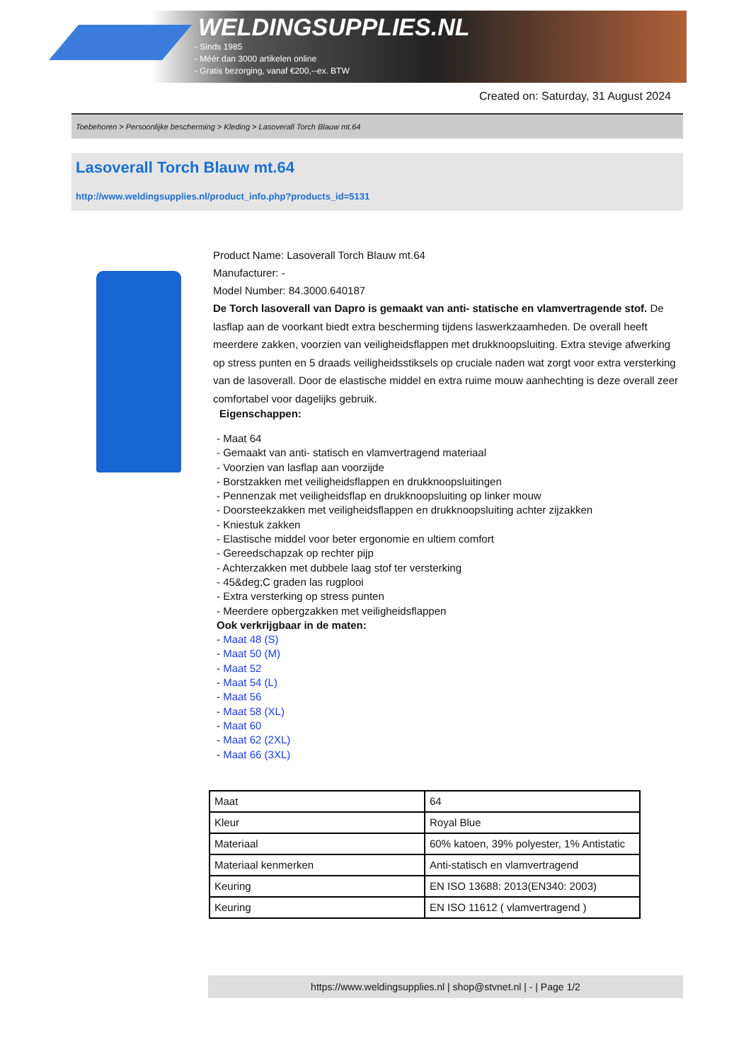WELDINGSUPPLIES.NL
- Sinds 1985
- Méér dan 3000 artikelen online
- Gratis bezorging, vanaf €200,--ex. BTW
Created on: Saturday, 31 August 2024
Toebehoren > Persoonlijke bescherming > Kleding > Lasoverall Torch Blauw mt.64
Lasoverall Torch Blauw mt.64
http://www.weldingsupplies.nl/product_info.php?products_id=5131
Product Name: Lasoverall Torch Blauw mt.64
Manufacturer: -
Model Number: 84.3000.640187
De Torch lasoverall van Dapro is gemaakt van anti- statische en vlamvertragende stof. De lasflap aan de voorkant biedt extra bescherming tijdens laswerkzaamheden. De overall heeft meerdere zakken, voorzien van veiligheidsflappen met drukknoopsluiting. Extra stevige afwerking op stress punten en 5 draads veiligheidsstiksels op cruciale naden wat zorgt voor extra versterking van de lasoverall. Door de elastische middel en extra ruime mouw aanhechting is deze overall zeer comfortabel voor dagelijks gebruik.
Eigenschappen:
- Maat 64
- Gemaakt van anti- statisch en vlamvertragend materiaal
- Voorzien van lasflap aan voorzijde
- Borstzakken met veiligheidsflappen en drukknoopsluitingen
- Pennenzak met veiligheidsflap en drukknoopsluiting op linker mouw
- Doorsteekzakken met veiligheidsflappen en drukknoopsluiting achter zijzakken
- Kniestuk zakken
- Elastische middel voor beter ergonomie en ultiem comfort
- Gereedschapzak op rechter pijp
- Achterzakken met dubbele laag stof ter versterking
- 45&deg;C graden las rugplooi
- Extra versterking op stress punten
- Meerdere opbergzakken met veiligheidsflappen
Ook verkrijgbaar in de maten:
- Maat 48 (S)
- Maat 50 (M)
- Maat 52
- Maat 54 (L)
- Maat 56
- Maat 58 (XL)
- Maat 60
- Maat 62 (2XL)
- Maat 66 (3XL)
| Maat | 64 |
| Kleur | Royal Blue |
| Materiaal | 60% katoen, 39% polyester, 1% Antistatic |
| Materiaal kenmerken | Anti-statisch en vlamvertragend |
| Keuring | EN ISO 13688: 2013(EN340: 2003) |
| Keuring | EN ISO 11612 ( vlamvertragend ) |
https://www.weldingsupplies.nl | shop@stvnet.nl | - | Page 1/2